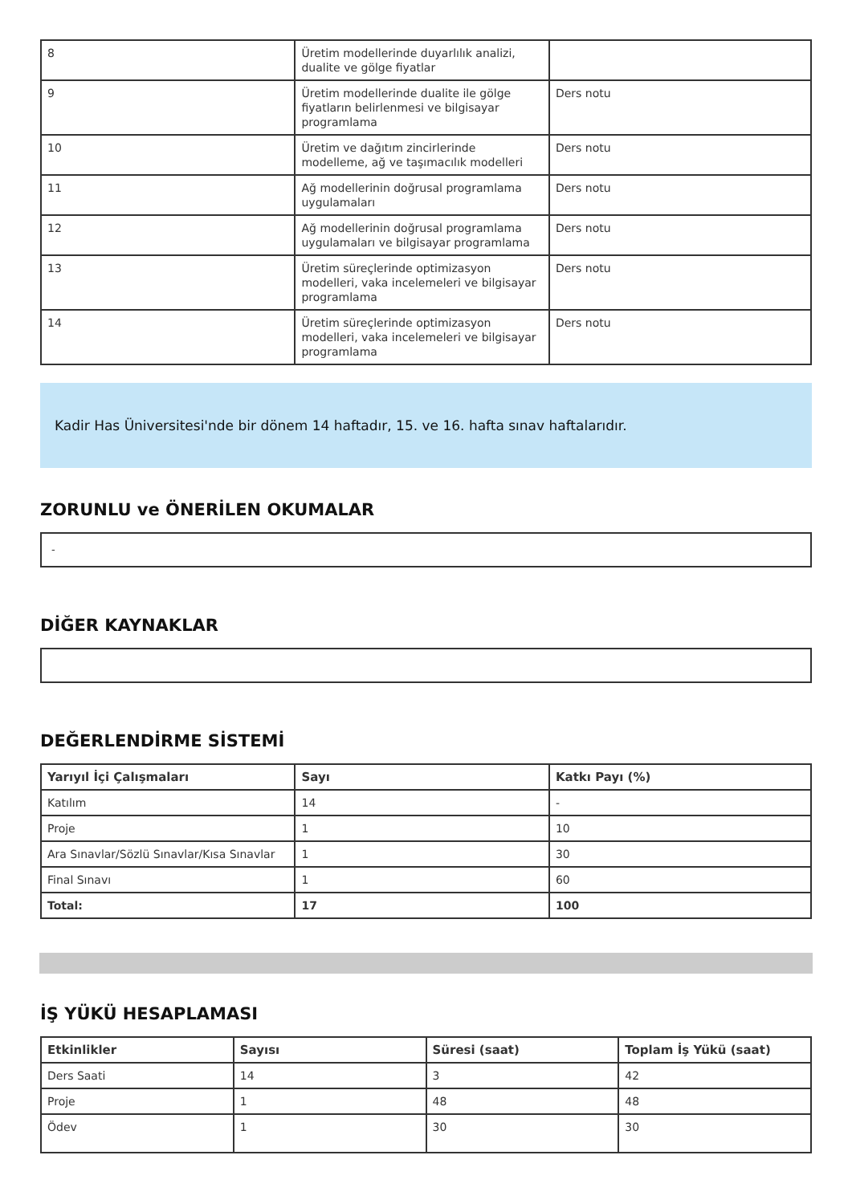| 8 | Üretim modellerinde duyarlılık analizi, dualite ve gölge fiyatlar | |
| 9 | Üretim modellerinde dualite ile gölge fiyatların belirlenmesi ve bilgisayar programlama | Ders notu |
| 10 | Üretim ve dağıtım zincirlerinde modelleme, ağ ve taşımacılık modelleri | Ders notu |
| 11 | Ağ modellerinin doğrusal programlama uygulamaları | Ders notu |
| 12 | Ağ modellerinin doğrusal programlama uygulamaları ve bilgisayar programlama | Ders notu |
| 13 | Üretim süreçlerinde optimizasyon modelleri, vaka incelemeleri ve bilgisayar programlama | Ders notu |
| 14 | Üretim süreçlerinde optimizasyon modelleri, vaka incelemeleri ve bilgisayar programlama | Ders notu |
Kadir Has Üniversitesi'nde bir dönem 14 haftadır, 15. ve 16. hafta sınav haftalarıdır.
ZORUNLU ve ÖNERİLEN OKUMALAR
-
DİĞER KAYNAKLAR
DEĞERLENDİRME SİSTEMİ
| Yarıyıl İçi Çalışmaları | Sayı | Katkı Payı (%) |
| --- | --- | --- |
| Katılım | 14 | - |
| Proje | 1 | 10 |
| Ara Sınavlar/Sözlü Sınavlar/Kısa Sınavlar | 1 | 30 |
| Final Sınavı | 1 | 60 |
| Total: | 17 | 100 |
İŞ YÜKÜ HESAPLAMASI
| Etkinlikler | Sayısı | Süresi (saat) | Toplam İş Yükü (saat) |
| --- | --- | --- | --- |
| Ders Saati | 14 | 3 | 42 |
| Proje | 1 | 48 | 48 |
| Ödev | 1 | 30 | 30 |